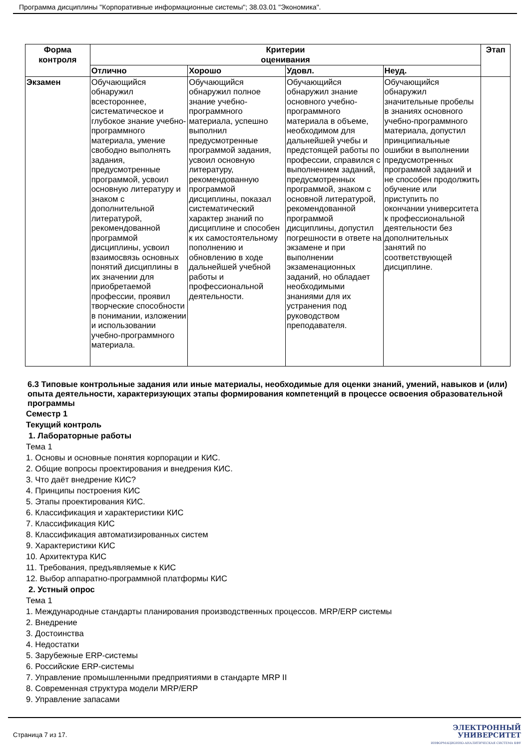Программа дисциплины "Корпоративные информационные системы"; 38.03.01 "Экономика".
| Форма контроля | Критерии оценивания | | | | Этап |
| --- | --- | --- | --- | --- | --- |
| | Отлично | Хорошо | Удовл. | Неуд. | |
| Экзамен | Обучающийся обнаружил всестороннее, систематическое и глубокое знание учебно-программного материала, умение свободно выполнять задания, предусмотренные программой, усвоил основную литературу и знаком с дополнительной литературой, рекомендованной программой дисциплины, усвоил взаимосвязь основных понятий дисциплины в их значении для приобретаемой профессии, проявил творческие способности в понимании, изложении и использовании учебно-программного материала. | Обучающийся обнаружил полное знание учебно-программного материала, успешно выполнил предусмотренные программой задания, усвоил основную литературу, рекомендованную программой дисциплины, показал систематический характер знаний по дисциплине и способен к их самостоятельному пополнению и обновлению в ходе дальнейшей учебной работы и профессиональной деятельности. | Обучающийся обнаружил знание основного учебно-программного материала в объеме, необходимом для дальнейшей учебы и предстоящей работы по профессии, справился с выполнением заданий, предусмотренных программой, знаком с основной литературой, рекомендованной программой дисциплины, допустил погрешности в ответе на экзамене и при выполнении экзаменационных заданий, но обладает необходимыми знаниями для их устранения под руководством преподавателя. | Обучающийся обнаружил значительные пробелы в знаниях основного учебно-программного материала, допустил принципиальные ошибки в выполнении предусмотренных программой заданий и не способен продолжить обучение или приступить по окончании университета к профессиональной деятельности без дополнительных занятий по соответствующей дисциплине. | |
6.3 Типовые контрольные задания или иные материалы, необходимые для оценки знаний, умений, навыков и (или) опыта деятельности, характеризующих этапы формирования компетенций в процессе освоения образовательной программы
Семестр 1
Текущий контроль
1. Лабораторные работы
Тема 1
1. Основы и основные понятия корпорации и КИС.
2. Общие вопросы проектирования и внедрения КИС.
3. Что даёт внедрение КИС?
4. Принципы построения КИС
5. Этапы проектирования КИС.
6. Классификация и характеристики КИС
7. Классификация КИС
8. Классификация автоматизированных систем
9. Характеристики КИС
10. Архитектура КИС
11. Требования, предъявляемые к КИС
12. Выбор аппаратно-программной платформы КИС
2. Устный опрос
Тема 1
1. Международные стандарты планирования производственных процессов. MRP/ERP системы
2. Внедрение
3. Достоинства
4. Недостатки
5. Зарубежные ERP-системы
6. Российские ERP-системы
7. Управление промышленными предприятиями в стандарте MRP II
8. Современная структура модели MRP/ERP
9. Управление запасами
Страница 7 из 17.
ЭЛЕКТРОННЫЙ
УНИВЕРСИТЕТ
ИНФОРМАЦИОННО-АНАЛИТИЧЕСКАЯ СИСТЕМА КФУ